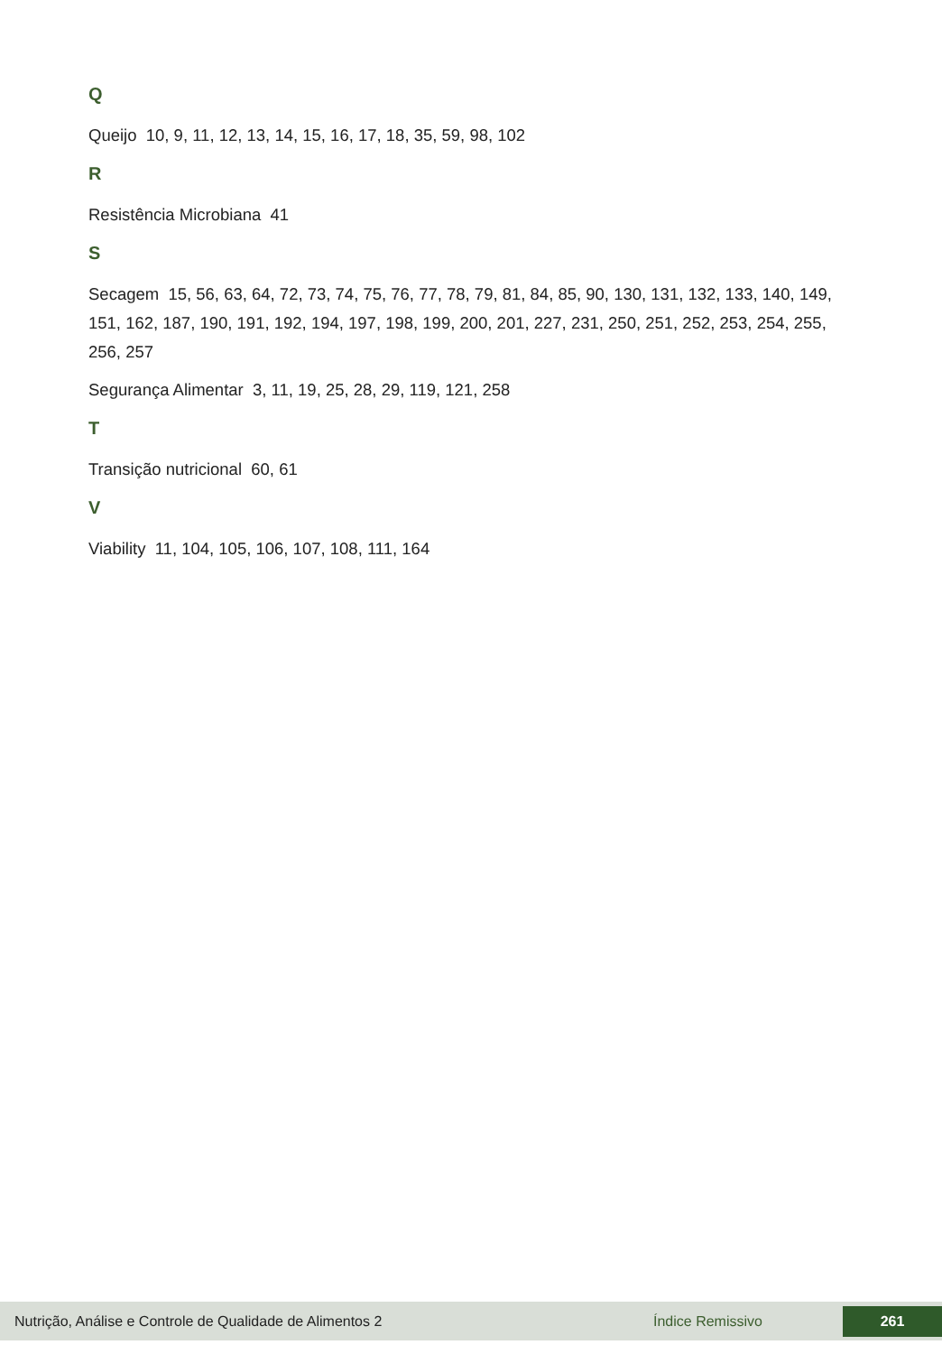Q
Queijo 10, 9, 11, 12, 13, 14, 15, 16, 17, 18, 35, 59, 98, 102
R
Resistência Microbiana 41
S
Secagem 15, 56, 63, 64, 72, 73, 74, 75, 76, 77, 78, 79, 81, 84, 85, 90, 130, 131, 132, 133, 140, 149, 151, 162, 187, 190, 191, 192, 194, 197, 198, 199, 200, 201, 227, 231, 250, 251, 252, 253, 254, 255, 256, 257
Segurança Alimentar 3, 11, 19, 25, 28, 29, 119, 121, 258
T
Transição nutricional 60, 61
V
Viability 11, 104, 105, 106, 107, 108, 111, 164
Nutrição, Análise e Controle de Qualidade de Alimentos 2 Índice Remissivo 261